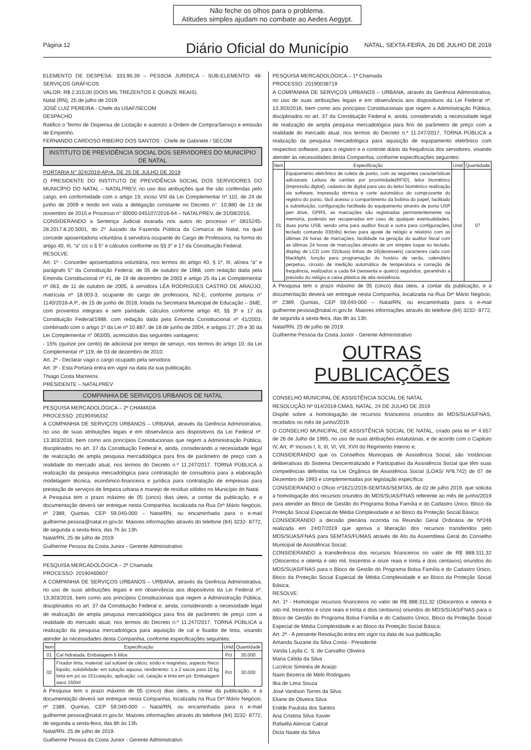Não feche os olhos para o problema.
Atitudes simples ajudam no combate ao Aedes Aegypt.
Página 12
Diário Oficial do Município
NATAL, SEXTA-FEIRA, 26 DE JULHO DE 2019
ELEMENTO DE DESPESA: 333.90.39 – PESSOA JURIDICA - SUB-ELEMENTO: 48- SERVIÇOS GRÁFICOS
VALOR: R$ 2.315,00 (DOIS MIL TREZENTOS E QUINZE REAIS).
Natal (RN), 25 de julho de 2019.
JOSÉ LUIZ PEREIRA - Chefe da USAF/SECOM
DESPACHO
Ratifico o Termo de Dispensa de Licitação e autorizo a Ordem de Compra/Serviço e emissão de Empenho.
FERNANDO CARDOSO RIBEIRO DOS SANTOS - Chefe de Gabinete / SECOM
INSTITUTO DE PREVIDÊNCIA SOCIAL DOS SERVIDORES DO MUNICÍPIO DE NATAL
PORTARIA N° 324/2019-AP/A, DE 25 DE JULHO DE 2019
O PRESIDENTE DO INSTITUTO DE PREVIDÊNCIA SOCIAL DOS SERVIDORES DO MUNICÍPIO DO NATAL – NATALPREV, no uso das atribuições que lhe são conferidas pelo cargo, em conformidade com o artigo 19, inciso VIII da Lei Complementar nº 110, de 24 de junho de 2009 e tendo em vista a delegação constante no Decreto n°. 10.880 de 13 de novembro de 2015 e Processo n° 00000.045107/2016-64 – NATALPREV, de 31/08/2016,
CONSIDERANDO a Sentença Judicial exarada nos autos do processo n° 0815245-28.2017.8.20.5001, do 2º Juizado da Fazenda Pública da Comarca de Natal, na qual concede aposentadoria voluntária à servidora ocupante do Cargo de Professora, na forma do artigo 40, III, “a” c/c o § 5° e cálculos conforme os §§ 3° e 17 da Constituição Federal.
RESOLVE:
Art. 1º - Conceder aposentadoria voluntária, nos termos do artigo 40, § 1º, III, alínea “a” e parágrafo 5° da Constituição Federal, de 05 de outubro de 1988, com redação dada pela Emenda Constitucional nº 41, de 19 de dezembro de 2003 e artigo 25 da Lei Complementar nº 063, de 11 de outubro de 2005, à servidora LÉA RODRIGUES CASTRO DE ARAÚJO, matrícula nº 18.003-3, ocupante do cargo de professora, N2-E, conforme portaria n° 1140/2018-A.P., de 15 de junho de 2018, lotada na Secretaria Municipal de Educação – SME, com proventos integrais e sem paridade, cálculos conforme artigo 40, §§ 3º e 17 da Constituição Federal/1988, com redação dada pela Emenda Constitucional nº 41/2003, combinado com o artigo 1º da Lei nº 10.887, de 18 de junho de 2004, e artigos 27, 29 e 30 da Lei Complementar n° 063/05, acrescidos das seguintes vantagens:
- 15% (quinze por cento) de adicional por tempo de serviço, nos termos do artigo 10, da Lei Complementar nº 119, de 03 de dezembro de 2010.
Art. 2º - Declarar vago o cargo ocupado pela servidora.
Art. 3º - Esta Portaria entra em vigor na data da sua publicação.
Thiago Costa Marreiros
PRESIDENTE – NATALPREV
COMPANHIA DE SERVIÇOS URBANOS DE NATAL
PESQUISA MERCADOLÓGICA – 2º CHAMADA
PROCESSO: 20190456332
A COMPANHIA DE SERVIÇOS URBANOS – URBANA, através da Gerência Administrativa, no uso de suas atribuições legais e em observância aos dispositivos da Lei Federal nº. 13.303/2016, bem como aos princípios Constitucionais que regem a Administração Pública, disciplinados no art. 37 da Constituição Federal e, ainda, considerando a necessidade legal de realização de ampla pesquisa mercadológica para fins de parâmetro de preço com a realidade do mercado atual, nos termos do Decreto n.º 11.247/2017, TORNA PÚBLICA a realização da pesquisa mercadológica para contratação de consultoria para a elaboração modelagem técnica, econômico-financeira e jurídica para contratação de empresas para prestação de serviços de limpeza urbana e manejo de resíduo sólidos no Município do Natal.
A Pesquisa tem o prazo máximo de 05 (cinco) dias úteis, a contar da publicação, e a documentação deverá ser entregue nesta Companhia, localizada na Rua Drº Mário Negócio, nº 2389, Quintas, CEP 59.040-000 – Natal/RN, ou encaminhada para o e-mail guilherme.pessoa@natal.rn.gov.br. Maiores informações através do telefone (84) 3232- 8772, de segunda a sexta-feira, das 7h às 13h.
Natal/RN, 25 de julho de 2019.
Guilherme Pessoa da Costa Junior - Gerente Administrativo
PESQUISA MERCADOLÓGICA – 2ª Chamada
PROCESSO: 20190460607
A COMPANHIA DE SERVIÇOS URBANOS – URBANA, através da Gerência Administrativa, no uso de suas atribuições legais e em observância aos dispositivos da Lei Federal nº. 13.303/2016, bem como aos princípios Constitucionais que regem a Administração Pública, disciplinados no art. 37 da Constituição Federal e, ainda, considerando a necessidade legal de realização de ampla pesquisa mercadológica para fins de parâmetro de preço com a realidade do mercado atual, nos termos do Decreto n.º 11.247/2017, TORNA PÚBLICA a realização da pesquisa mercadológica para aquisição de cal e fixador de tinta, visando atender às necessidades desta Companhia, conforme especificações seguintes:
| Item | Especificação | Unid | Quantidade |
| --- | --- | --- | --- |
| 01 | Cal hidratada. Embalagem 5 kilos | Pct | 30.000 |
| 02 | Fixador tinta, material: sal solúvel de cálcio, sódio e magnésio, aspecto físico: liquido, solubilidade: em solução aquosa, rendimento: 1 a 2 sacos para 10 kg tinta em pó ou 151caiação, aplicação: cal, caiação e tinta em pó. Embalagem saco 150ml | Pct | 30.000 |
A Pesquisa tem o prazo máximo de 05 (cinco) dias úteis, a contar da publicação, e a documentação deverá ser entregue nesta Companhia, localizada na Rua Drº Mário Negócio, nº 2389, Quintas, CEP 59.040-000 – Natal/RN, ou encaminhada para o e-mail guilherme.pessoa@natal.rn.gov.br. Maiores informações através do telefone (84) 3232- 8772, de segunda a sexta-feira, das 8h às 13h.
Natal/RN, 25 de julho de 2019.
Guilherme Pessoa da Costa Junior - Gerente Administrativo
PESQUISA MERCADOLÓGICA – 1ª Chamada
PROCESSO: 20190038719
A COMPANHIA DE SERVIÇOS URBANOS – URBANA, através da Gerência Administrativa, no uso de suas atribuições legais e em observância aos dispositivos da Lei Federal nº. 13.303/2016, bem como aos princípios Constitucionais que regem a Administração Pública, disciplinados no art. 37 da Constituição Federal e, ainda, considerando a necessidade legal de realização de ampla pesquisa mercadológica para fins de parâmetro de preço com a realidade do mercado atual, nos termos do Decreto n.º 11.247/2017, TORNA PÚBLICA a realização da pesquisa mercadológica para aquisição de equipamento eletrônico com respectivo software, para o registro e o controle diário da frequência dos servidores, visando atender às necessidades desta Companhia, conforme especificações seguintes:
| Item | Especificação | Unid | Quantidade |
| --- | --- | --- | --- |
| 01 | Equipamento eletrônico de coleta de ponto, com as seguintes características adicionais: Leitura de cartões por proximidade(RFID), leitor biométrico (impressão digital), cadastro de digital para uso do leitor biométrico realização via software, impressão térmica e corte automático do comprovante do registro do ponto, fácil acesso o compartimento da bobina do papel, facilitado a substituição, configuração facilitada do equipamento através de porta USP pen drive, GPRS, as marcações são registradas permanentemente na memória, podendo ser recuperadas em caso de qualquer eventualidades, duas porta USB, sendo uma para auditor fiscal e outra para configurações, teclado contando 03(três) teclas para ajuste de relógio e relatório com as últimas 24 horas de marcações, facilidade na geração do auditor fiscal com as últimas 24 horas de marcações através de um simples toque no teclado, display de LCD com 02(duas) linhas de 16(dezesseis) caracteres cada com blacklight, função para programação do horário de verão, calendário perpetuo, circuito de medição automática de temperatura e correção de frequência, realizados a cada 64 (sessenta e quatro) segundos, garantindo a precisão do relógio e caixa plástica de alta resistência. | Und. | 07 |
A Pesquisa tem o prazo máximo de 05 (cinco) dias úteis, a contar da publicação, e a documentação deverá ser entregue nesta Companhia, localizada na Rua Drº Mário Negócio, nº 2389, Quintas, CEP 59.040-000 – Natal/RN, ou encaminhada para o e-mail guilherme.pessoa@natal.rn.gov.br. Maiores informações através do telefone (84) 3232- 8772, de segunda a sexta-feira, das 8h às 13h.
Natal/RN, 25 de julho de 2019.
Guilherme Pessoa da Costa Junior - Gerente Administrativo
OUTRAS PUBLICAÇÕES
CONSELHO MUNICIPAL DE ASSISTÊNCIA SOCIAL DE NATAL
RESOLUÇÃO Nº 014/2019-CMAS, NATAL, 24 DE JULHO DE 2019
Dispõe sobre a homologação de recursos financeiros oriundos do MDS/SUAS/FNAS, recebidos no mês de junho/2019.
O CONSELHO MUNICIPAL DE ASSISTÊNCIA SOCIAL DE NATAL, criado pela lei nº 4.657 de 26 de Julho de 1995, no uso de suas atribuições estatutárias, e de acordo com o Capitulo IV, Art. 4º Incisos I, II, III, VI, VII, XVII do Regimento Interno e;
CONSIDERANDO que os Conselhos Municipais de Assistência Social, são ‘instâncias deliberativas do Sistema Descentralizado e Participativo da Assistência Social que têm suas competências definidas na Lei Orgânica de Assistência Social (LOAS/ Nº8.742) de 07 de Dezembro de 1993 e complementadas por legislação específica;
CONSIDERANDO o Ofício nº1621/2019-SEMTAS/SEMTAS, de 02 de julho 2019, que solicita a homologação dos recursos oriundos do MDS/SUAS/FNAS referente ao mês de junho/2019 para atender ao Bloco de Gestão do Programa Bolsa Família e do Cadastro Único, Bloco da Proteção Social Especial de Média Complexidade e ao Bloco da Proteção Social Básica;
CONSIDERANDO a decisão plenária ocorrida na Reunião Geral Ordinária de Nº246 realizada em 24/07/2019 que aprova a liberação dos recursos transferidos pelo MDS/SUAS/FNAS para SEMTAS/FUMAS através de Ato da Assembleia Geral do Conselho Municipal de Assistência Social;
CONSIDERANDO a transferência dos recursos financeiros no valor de R$ 888.311,32 (Oitocentos e oitenta e oito mil, trezentos e onze reais e trinta e dois centavos) oriundos do MDS/SUAS/FNAS para o Bloco de Gestão do Programa Bolsa Família e do Cadastro Único, Bloco da Proteção Social Especial de Média Complexidade e ao Bloco da Proteção Social Básica;
RESOLVE:
Art. 1º - Homologar recursos financeiros no valor de R$ 888.311,32 (Oitocentos e oitenta e oito mil, trezentos e onze reais e trinta e dois centavos) oriundos do MDS/SUAS/FNAS para o Bloco de Gestão do Programa Bolsa Família e do Cadastro Único, Bloco da Proteção Social Especial de Média Complexidade e ao Bloco da Proteção Social Básica;
Art. 2º - A presente Resolução entra em vigor na data de sua publicação.
Amanda Suzane da Silva Costa - Presidente
Vanda Laylla C. S. de Carvalho Oliveira
Maria Célida da Silva
Lucrécio Siminéa de Araújo
Naim Bezerra de Melo Rodrigues
Ilka de Lima Souza
José Vanilson Torres da Silva
Eliane de Oliveira Silva
Enilde Paulista dos Santos
Ana Cristina Silva Xavier
Rafaella Alencar Cabral
Dicla Naate da Silva